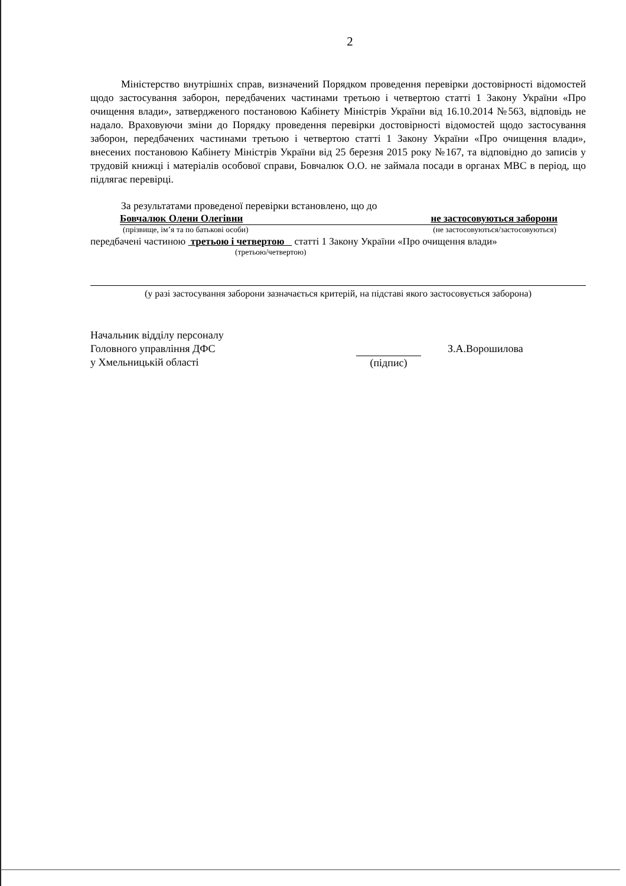2
Міністерство внутрішніх справ, визначений Порядком проведення перевірки достовірності відомостей щодо застосування заборон, передбачених частинами третьою і четвертою статті 1 Закону України «Про очищення влади», затвердженого постановою Кабінету Міністрів України від 16.10.2014 №563, відповідь не надало. Враховуючи зміни до Порядку проведення перевірки достовірності відомостей щодо застосування заборон, передбачених частинами третьою і четвертою статті 1 Закону України «Про очищення влади», внесених постановою Кабінету Міністрів України від 25 березня 2015 року №167, та відповідно до записів у трудовій книжці і матеріалів особової справи, Бовчалюк О.О. не займала посади в органах МВС в період, що підлягає перевірці.
За результатами проведеної перевірки встановлено, що до
Бовчалюк Олени Олегівни не застосовуються заборони
(прізвище, ім’я та по батькові особи) (не застосовуються/застосовуються)
передбачені частиною третьою і четвертою статті 1 Закону України «Про очищення влади»
(третьою/четвертою)
(у разі застосування заборони зазначається критерій, на підставі якого застосовується заборона)
Начальник відділу персоналу
Головного управління ДФС
у Хмельницькій області
(підпис)
З.А.Ворошилова